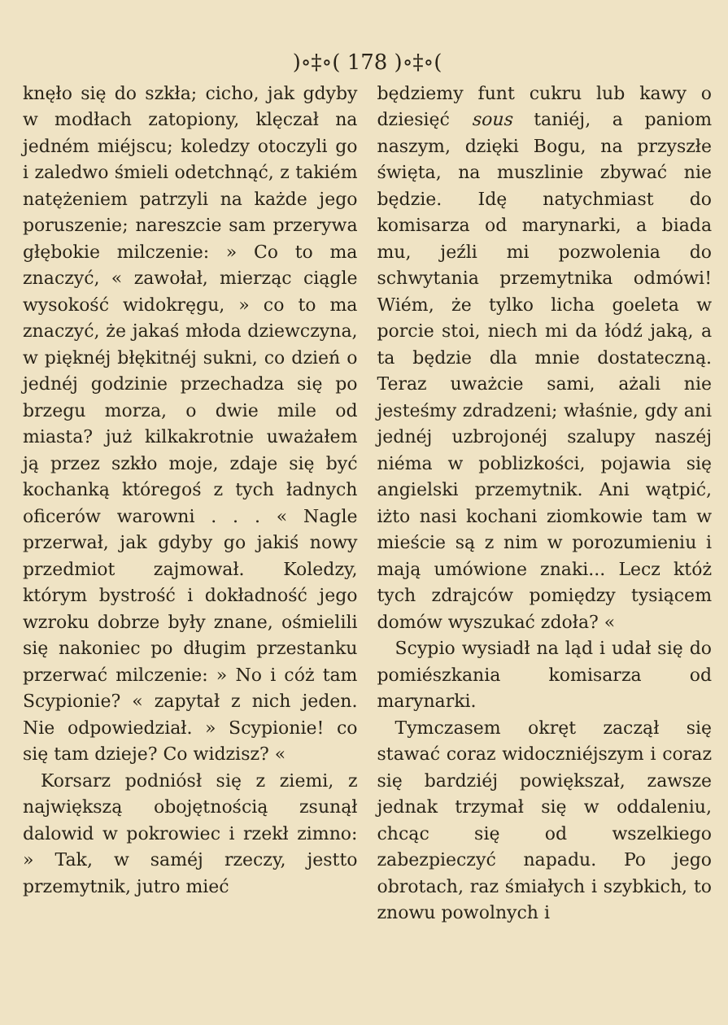)∘‡∘( 178 )∘‡∘(
knęło się do szkła; cicho, jak gdyby w modłach zatopiony, klęczał na jedném miéjscu; koledzy otoczyli go i zaledwo śmieli odetchnąć, z takiém natężeniem patrzyli na każde jego poruszenie; nareszcie sam przerywa głębokie milczenie: » Co to ma znaczyć, « zawołał, mierząc ciągle wysokość widokręgu, » co to ma znaczyć, że jakaś młoda dziewczyna, w pięknéj błękitnéj sukni, co dzień o jednéj godzinie przechadza się po brzegu morza, o dwie mile od miasta? już kilkakrotnie uważałem ją przez szkło moje, zdaje się być kochanką któregoś z tych ładnych oficerów warowni . . . « Nagle przerwał, jak gdyby go jakiś nowy przedmiot zajmował. Koledzy, którym bystrość i dokładność jego wzroku dobrze były znane, ośmielili się nakoniec po długim przestanku przerwać milczenie: » No i cóż tam Scypionie? « zapytał z nich jeden. Nie odpowiedział. » Scypionie! co się tam dzieje? Co widzisz? «
Korsarz podniósł się z ziemi, z największą obojętnością zsunął dalowid w pokrowiec i rzekł zimno: » Tak, w saméj rzeczy, jestto przemytnik, jutro mieć
będziemy funt cukru lub kawy o dziesięć sous taniéj, a paniom naszym, dzięki Bogu, na przyszłe święta, na muszlinie zbywać nie będzie. Idę natychmiast do komisarza od marynarki, a biada mu, jeźli mi pozwolenia do schwytania przemytnika odmówi! Wiém, że tylko licha goeleta w porcie stoi, niech mi da łódź jaką, a ta będzie dla mnie dostateczną. Teraz uważcie sami, ażali nie jesteśmy zdradzeni; właśnie, gdy ani jednéj uzbrojonéj szalupy naszéj niéma w poblizkości, pojawia się angielski przemytnik. Ani wątpić, iżto nasi kochani ziomkowie tam w mieście są z nim w porozumieniu i mają umówione znaki... Lecz któż tych zdrajców pomiędzy tysiącem domów wyszukać zdoła? «
Scypio wysiadł na ląd i udał się do pomiészkania komisarza od marynarki.
Tymczasem okręt zaczął się stawać coraz widoczniéjszym i coraz się bardziéj powiększał, zawsze jednak trzymał się w oddaleniu, chcąc się od wszelkiego zabezpieczyć napadu. Po jego obrotach, raz śmiałych i szybkich, to znowu powolnych i